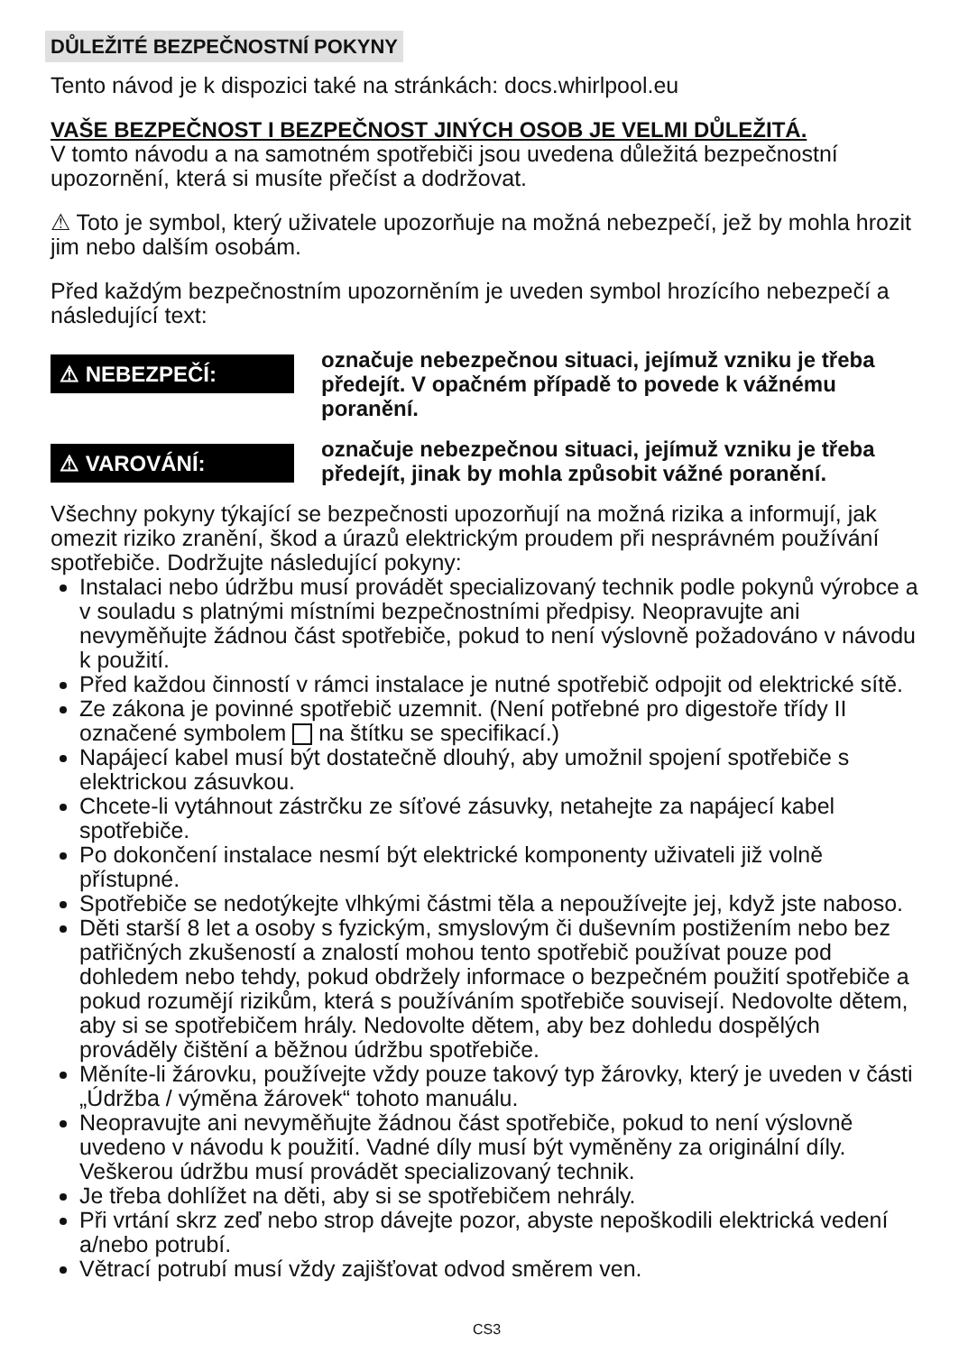DŮLEŽITÉ BEZPEČNOSTNÍ POKYNY
Tento návod je k dispozici také na stránkách: docs.whirlpool.eu
VAŠE BEZPEČNOST I BEZPEČNOST JINÝCH OSOB JE VELMI DŮLEŽITÁ.
V tomto návodu a na samotném spotřebiči jsou uvedena důležitá bezpečnostní upozornění, která si musíte přečíst a dodržovat.
⚠ Toto je symbol, který uživatele upozorňuje na možná nebezpečí, jež by mohla hrozit jim nebo dalším osobám.
Před každým bezpečnostním upozorněním je uveden symbol hrozícího nebezpečí a následující text:
⚠ NEBEZPEČÍ:
označuje nebezpečnou situaci, jejímuž vzniku je třeba předejít. V opačném případě to povede k vážnému poranění.
⚠ VAROVÁNÍ:
označuje nebezpečnou situaci, jejímuž vzniku je třeba předejít, jinak by mohla způsobit vážné poranění.
Všechny pokyny týkající se bezpečnosti upozorňují na možná rizika a informují, jak omezit riziko zranění, škod a úrazů elektrickým proudem při nesprávném používání spotřebiče. Dodržujte následující pokyny:
Instalaci nebo údržbu musí provádět specializovaný technik podle pokynů výrobce a v souladu s platnými místními bezpečnostními předpisy. Neopravujte ani nevyměňujte žádnou část spotřebiče, pokud to není výslovně požadováno v návodu k použití.
Před každou činností v rámci instalace je nutné spotřebič odpojit od elektrické sítě.
Ze zákona je povinné spotřebič uzemnit. (Není potřebné pro digestoře třídy II označené symbolem na štítku se specifikací.)
Napájecí kabel musí být dostatečně dlouhý, aby umožnil spojení spotřebiče s elektrickou zásuvkou.
Chcete-li vytáhnout zástrčku ze síťové zásuvky, netahejte za napájecí kabel spotřebiče.
Po dokončení instalace nesmí být elektrické komponenty uživateli již volně přístupné.
Spotřebiče se nedotýkejte vlhkými částmi těla a nepoužívejte jej, když jste naboso.
Děti starší 8 let a osoby s fyzickým, smyslovým či duševním postižením nebo bez patřičných zkušeností a znalostí mohou tento spotřebič používat pouze pod dohledem nebo tehdy, pokud obdržely informace o bezpečném použití spotřebiče a pokud rozumějí rizikům, která s používáním spotřebiče souvisejí. Nedovolte dětem, aby si se spotřebičem hrály. Nedovolte dětem, aby bez dohledu dospělých prováděly čištění a běžnou údržbu spotřebiče.
Měníte-li žárovku, používejte vždy pouze takový typ žárovky, který je uveden v části „Údržba / výměna žárovek“ tohoto manuálu.
Neopravujte ani nevyměňujte žádnou část spotřebiče, pokud to není výslovně uvedeno v návodu k použití. Vadné díly musí být vyměněny za originální díly. Veškerou údržbu musí provádět specializovaný technik.
Je třeba dohlížet na děti, aby si se spotřebičem nehrály.
Při vrtání skrz zeď nebo strop dávejte pozor, abyste nepoškodili elektrická vedení a/nebo potrubí.
Větrací potrubí musí vždy zajišťovat odvod směrem ven.
CS3